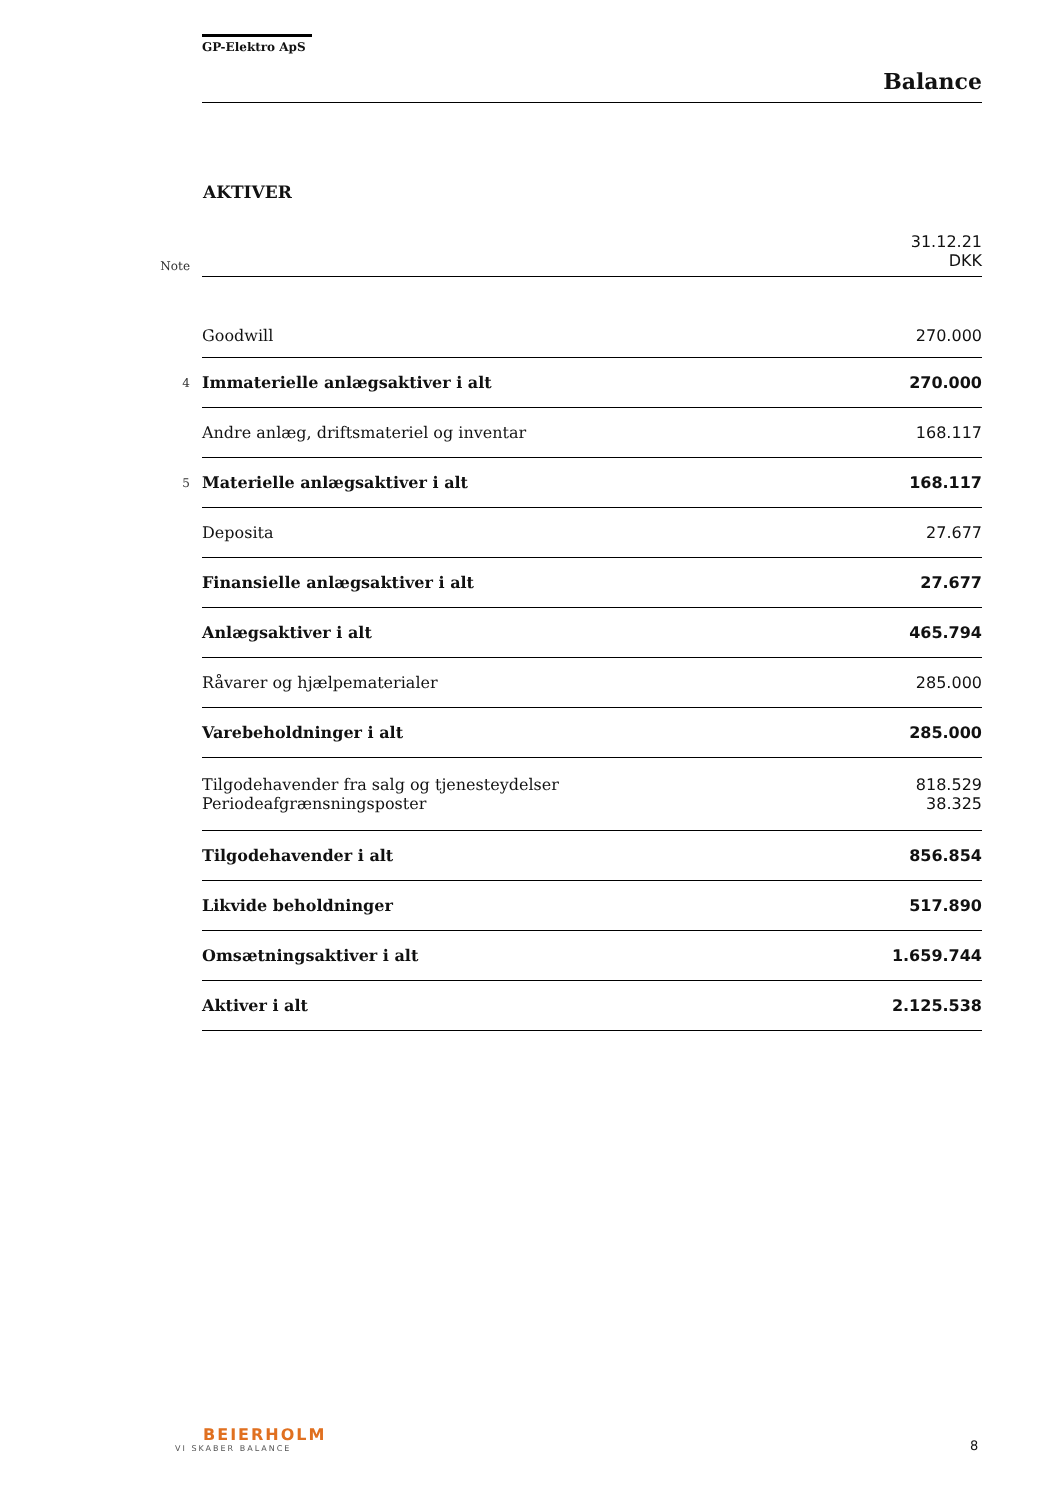GP-Elektro ApS
Balance
AKTIVER
| Note | | 31.12.21 DKK |
| | Goodwill | 270.000 |
| 4 | Immaterielle anlægsaktiver i alt | 270.000 |
| | Andre anlæg, driftsmateriel og inventar | 168.117 |
| 5 | Materielle anlægsaktiver i alt | 168.117 |
| | Deposita | 27.677 |
| | Finansielle anlægsaktiver i alt | 27.677 |
| | Anlægsaktiver i alt | 465.794 |
| | Råvarer og hjælpematerialer | 285.000 |
| | Varebeholdninger i alt | 285.000 |
| | Tilgodehavender fra salg og tjenesteydelser Periodeafgrænsningsposter | 818.529 38.325 |
| | Tilgodehavender i alt | 856.854 |
| | Likvide beholdninger | 517.890 |
| | Omsætningsaktiver i alt | 1.659.744 |
| | Aktiver i alt | 2.125.538 |
BEIERHOLM
VI SKABER BALANCE
8